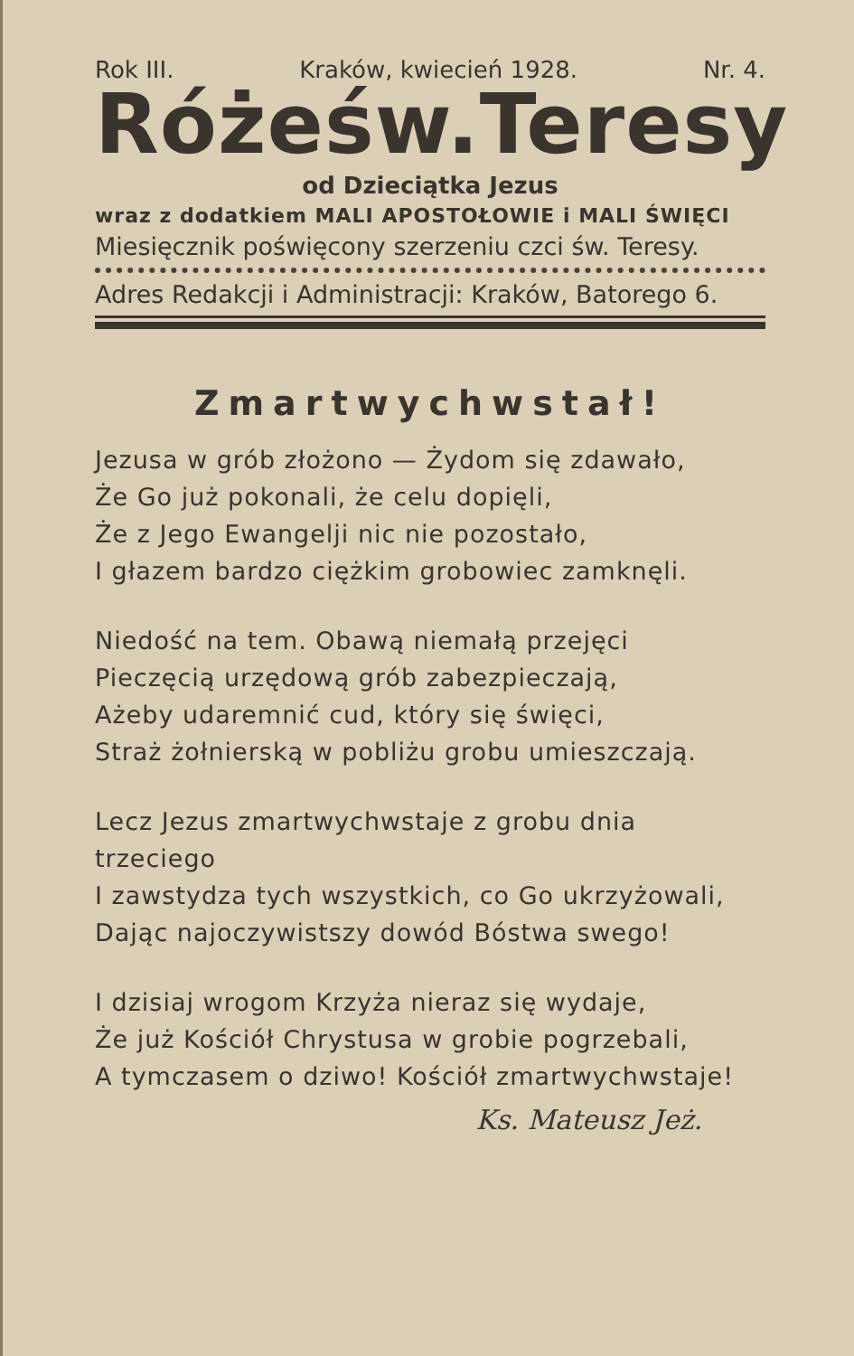Rok III. Kraków, kwiecień 1928. Nr. 4.
Róże św. Teresy
od Dzieciątka Jezus
wraz z dodatkiem MALI APOSTOŁOWIE i MALI ŚWIĘCI
Miesięcznik poświęcony szerzeniu czci św. Teresy.
Adres Redakcji i Administracji: Kraków, Batorego 6.
Zmartwychwstał!
Jezusa w grób złożono — Żydom się zdawało,
Że Go już pokonali, że celu dopięli,
Że z Jego Ewangelji nic nie pozostało,
I głazem bardzo ciężkim grobowiec zamknęli.
Niedość na tem. Obawą niemałą przejęci
Pieczęcią urzędową grób zabezpieczają,
Ażeby udaremnić cud, który się święci,
Straż żołnierską w pobliżu grobu umieszczają.
Lecz Jezus zmartwychwstaje z grobu dnia trzeciego
I zawstydza tych wszystkich, co Go ukrzyżowali,
Dając najoczywistszy dowód Bóstwa swego!
I dzisiaj wrogom Krzyża nieraz się wydaje,
Że już Kościół Chrystusa w grobie pogrzebali,
A tymczasem o dziwo! Kościół zmartwychwstaje!
Ks. Mateusz Jeż.